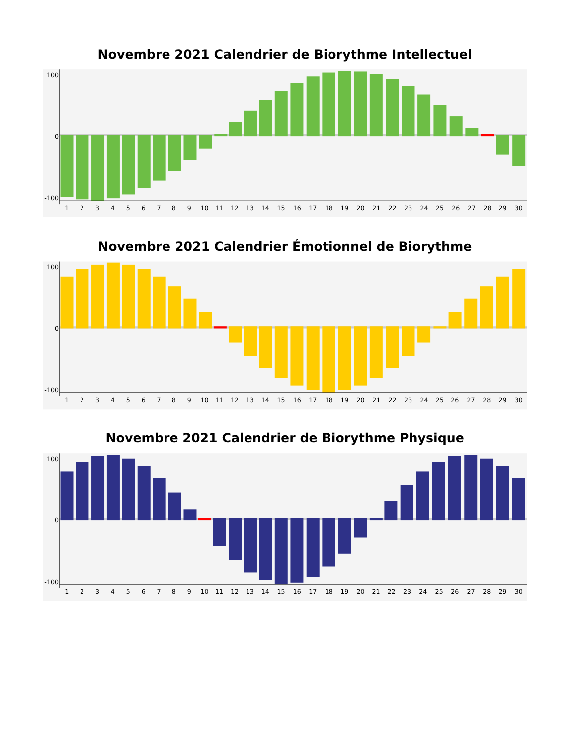Novembre 2021 Calendrier de Biorythme Intellectuel
100
0
-100
1
2
3
4
5
6
7
8
9
10
11
12
13
14
15
16
17
18
19
20
21
22
23
24
25
26
27
28
29
30
Novembre 2021 Calendrier Émotionnel de Biorythme
100
0
-100
1
2
3
4
5
6
7
8
9
10
11
12
13
14
15
16
17
18
19
20
21
22
23
24
25
26
27
28
29
30
Novembre 2021 Calendrier de Biorythme Physique
100
0
-100
1
2
3
4
5
6
7
8
9
10
11
12
13
14
15
16
17
18
19
20
21
22
23
24
25
26
27
28
29
30